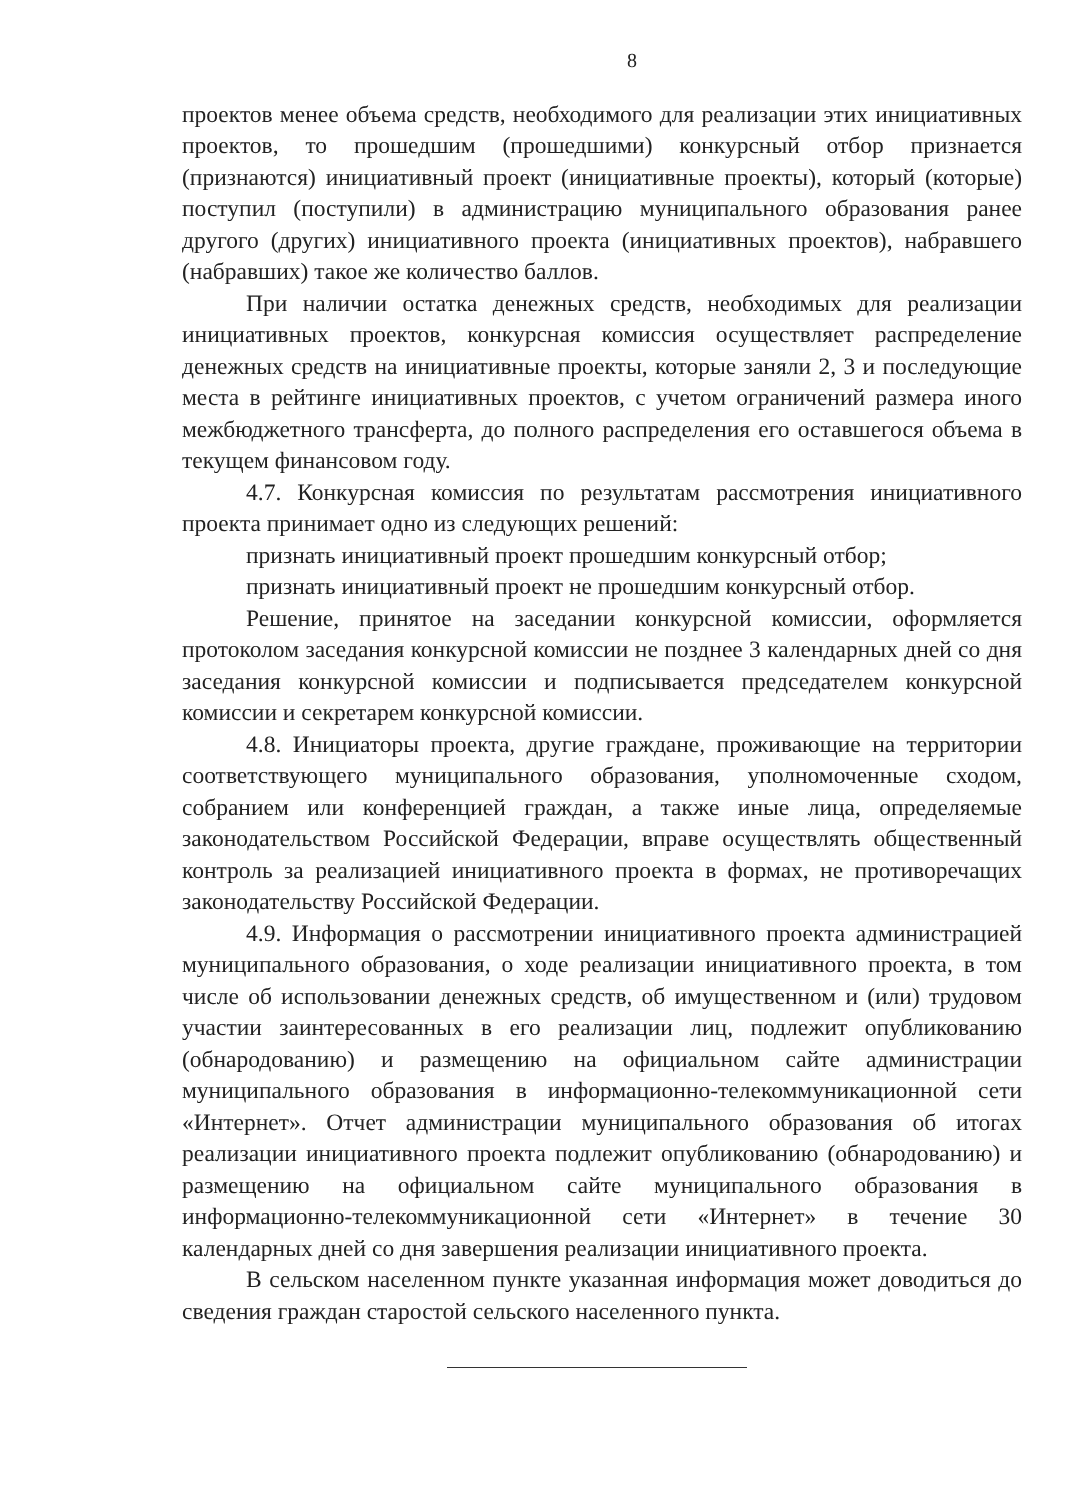8
проектов менее объема средств, необходимого для реализации этих инициативных проектов, то прошедшим (прошедшими) конкурсный отбор признается (признаются) инициативный проект (инициативные проекты), который (которые) поступил (поступили) в администрацию муниципального образования ранее другого (других) инициативного проекта (инициативных проектов), набравшего (набравших) такое же количество баллов.
При наличии остатка денежных средств, необходимых для реализации инициативных проектов, конкурсная комиссия осуществляет распределение денежных средств на инициативные проекты, которые заняли 2, 3 и последующие места в рейтинге инициативных проектов, с учетом ограничений размера иного межбюджетного трансферта, до полного распределения его оставшегося объема в текущем финансовом году.
4.7. Конкурсная комиссия по результатам рассмотрения инициативного проекта принимает одно из следующих решений:
признать инициативный проект прошедшим конкурсный отбор;
признать инициативный проект не прошедшим конкурсный отбор.
Решение, принятое на заседании конкурсной комиссии, оформляется протоколом заседания конкурсной комиссии не позднее 3 календарных дней со дня заседания конкурсной комиссии и подписывается председателем конкурсной комиссии и секретарем конкурсной комиссии.
4.8. Инициаторы проекта, другие граждане, проживающие на территории соответствующего муниципального образования, уполномоченные сходом, собранием или конференцией граждан, а также иные лица, определяемые законодательством Российской Федерации, вправе осуществлять общественный контроль за реализацией инициативного проекта в формах, не противоречащих законодательству Российской Федерации.
4.9. Информация о рассмотрении инициативного проекта администрацией муниципального образования, о ходе реализации инициативного проекта, в том числе об использовании денежных средств, об имущественном и (или) трудовом участии заинтересованных в его реализации лиц, подлежит опубликованию (обнародованию) и размещению на официальном сайте администрации муниципального образования в информационно-телекоммуникационной сети «Интернет». Отчет администрации муниципального образования об итогах реализации инициативного проекта подлежит опубликованию (обнародованию) и размещению на официальном сайте муниципального образования в информационно-телекоммуникационной сети «Интернет» в течение 30 календарных дней со дня завершения реализации инициативного проекта.
В сельском населенном пункте указанная информация может доводиться до сведения граждан старостой сельского населенного пункта.